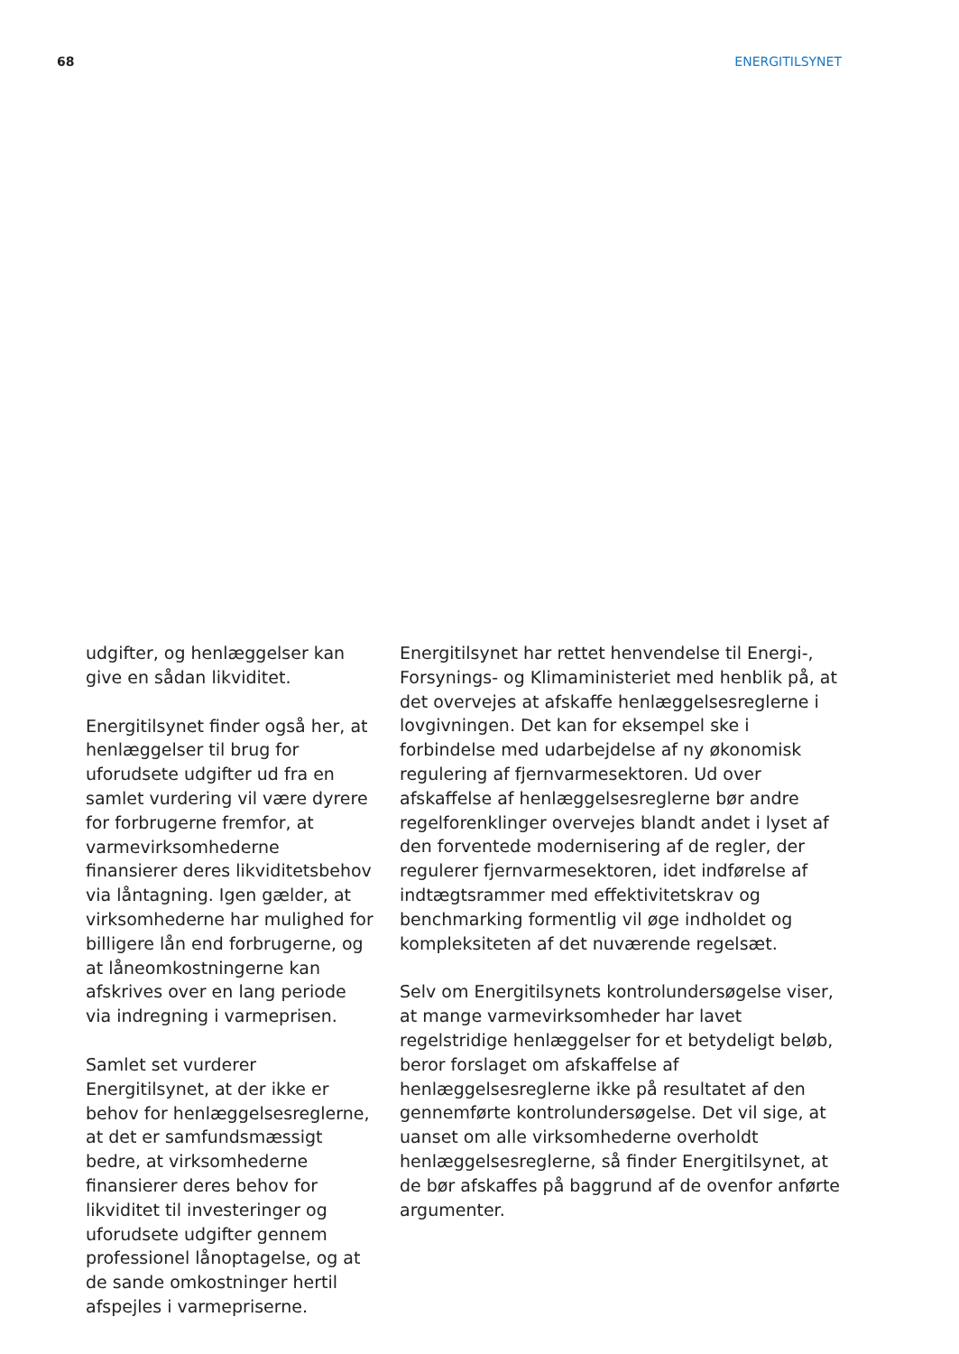68 ENERGITILSYNET
udgifter, og henlæggelser kan give en sådan likviditet.
Energitilsynet finder også her, at henlæggelser til brug for uforudsete udgifter ud fra en samlet vurdering vil være dyrere for forbrugerne fremfor, at varmevirksomhederne finansierer deres likviditetsbehov via låntagning. Igen gælder, at virksomhederne har mulighed for billigere lån end forbrugerne, og at låneomkostningerne kan afskrives over en lang periode via indregning i varmeprisen.
Samlet set vurderer Energitilsynet, at der ikke er behov for henlæggelsesreglerne, at det er samfundsmæssigt bedre, at virksomhederne finansierer deres behov for likviditet til investeringer og uforudsete udgifter gennem professionel lånoptagelse, og at de sande omkostninger hertil afspejles i varmepriserne.
Energitilsynet har rettet henvendelse til Energi-, Forsynings- og Klimaministeriet med henblik på, at det overvejes at afskaffe henlæggelsesreglerne i lovgivningen. Det kan for eksempel ske i forbindelse med udarbejdelse af ny økonomisk regulering af fjernvarmesektoren. Ud over afskaffelse af henlæggelsesreglerne bør andre regelforenklinger overvejes blandt andet i lyset af den forventede modernisering af de regler, der regulerer fjernvarmesektoren, idet indførelse af indtægtsrammer med effektivitetskrav og benchmarking formentlig vil øge indholdet og kompleksiteten af det nuværende regelsæt.
Selv om Energitilsynets kontrolundersøgelse viser, at mange varmevirksomheder har lavet regelstridige henlæggelser for et betydeligt beløb, beror forslaget om afskaffelse af henlæggelsesreglerne ikke på resultatet af den gennemførte kontrolundersøgelse. Det vil sige, at uanset om alle virksomhederne overholdt henlæggelsesreglerne, så finder Energitilsynet, at de bør afskaffes på baggrund af de ovenfor anførte argumenter.